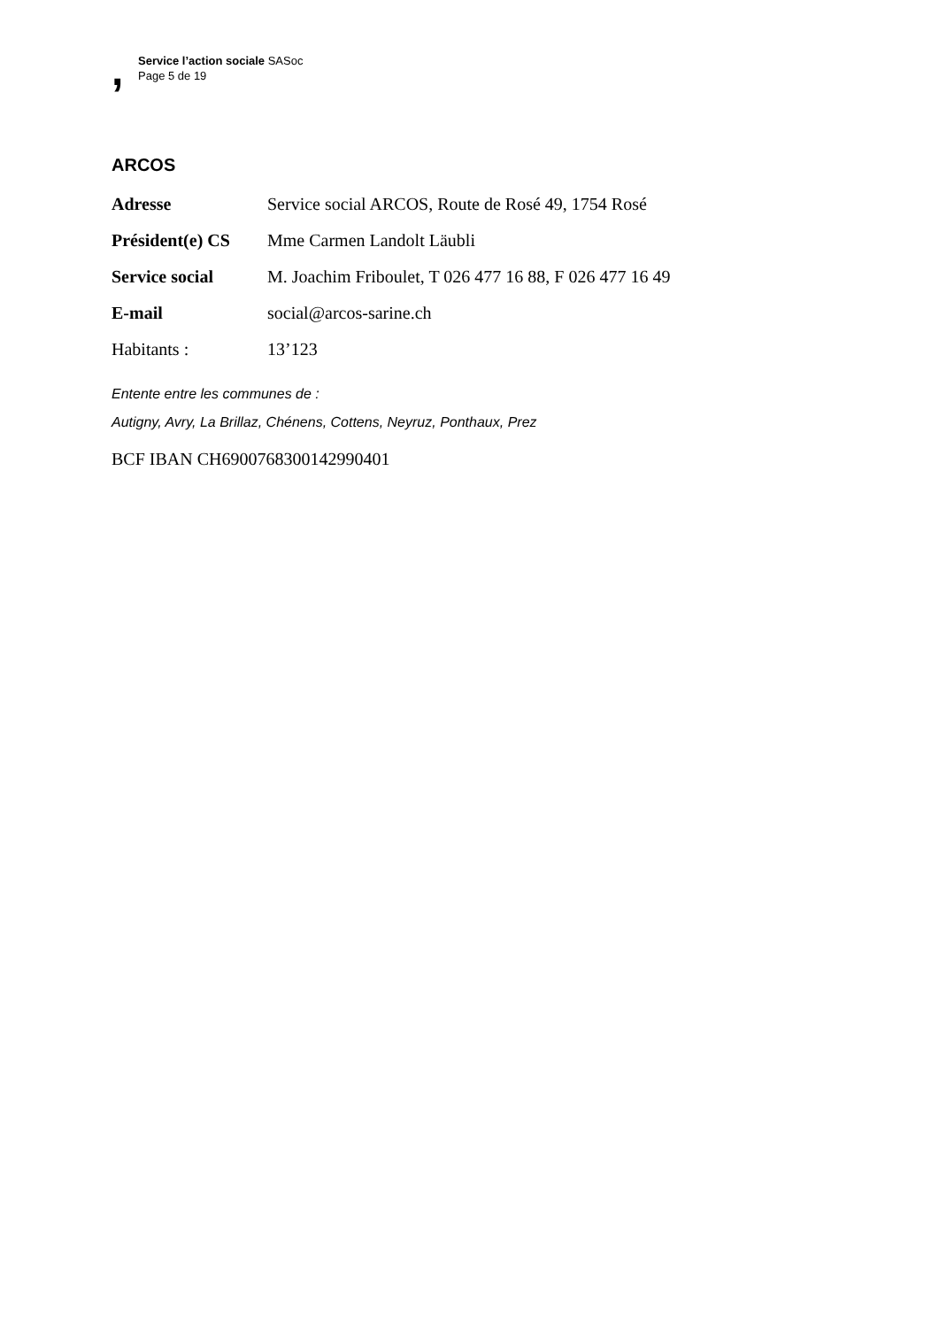,
Service l’action sociale SASoc
Page 5 de 19
ARCOS
| Adresse | Service social ARCOS, Route de Rosé 49, 1754 Rosé |
| Président(e) CS | Mme Carmen Landolt Läubli |
| Service social | M. Joachim Friboulet, T 026 477 16 88, F 026 477 16 49 |
| E-mail | social@arcos-sarine.ch |
| Habitants : | 13’123 |
Entente entre les communes de :
Autigny, Avry, La Brillaz, Chénens, Cottens, Neyruz, Ponthaux, Prez
BCF IBAN CH6900768300142990401